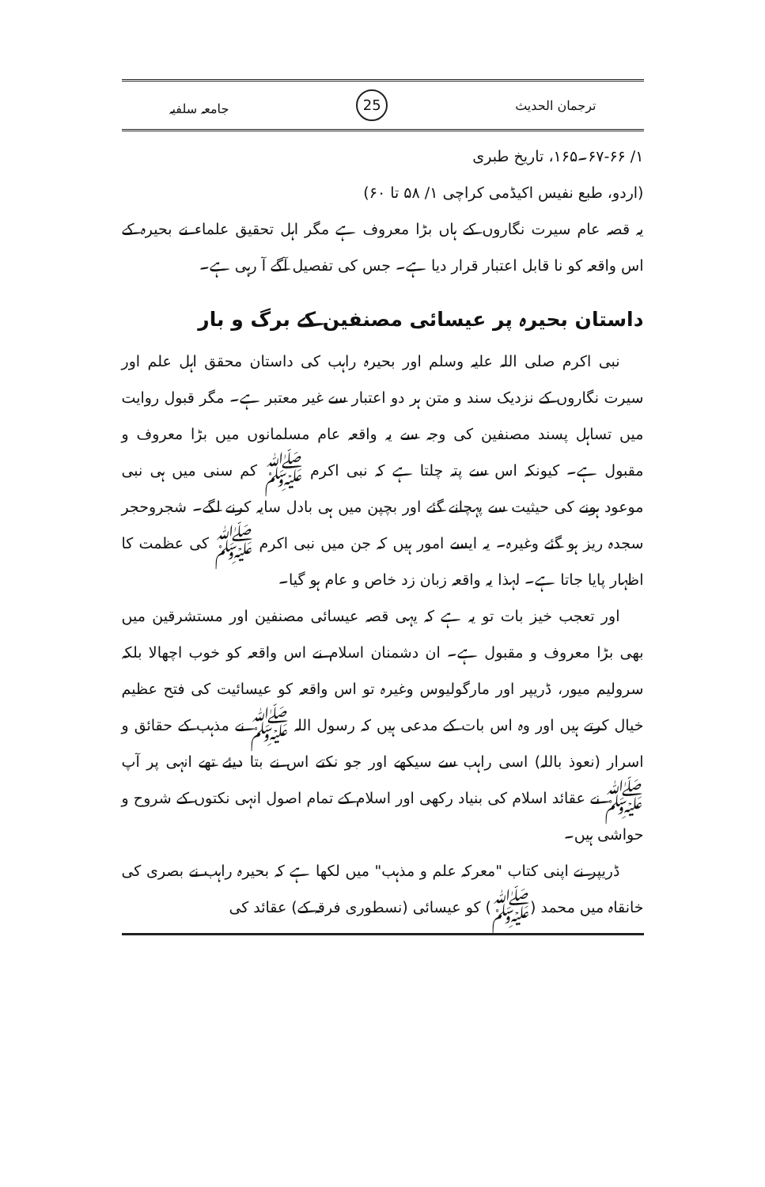ترجمان الحدیث 25 جامعہ سلفیہ
۱/ ۶۷-۶۶۔۱۶۵، تاریخ طبری
(اردو، طبع نفیس اکیڈمی کراچی ۱/ ۵۸ تا ۶۰)
یہ قصہ عام سیرت نگاروں کے ہاں بڑا معروف ہے مگر اہل تحقیق علماء نے بحیرہ کے اس واقعہ کو نا قابل اعتبار قرار دیا ہے۔ جس کی تفصیل آگے آ رہی ہے۔
داستان بحیرہ پر عیسائی مصنفین کے برگ و بار
نبی اکرم صلی اللہ علیہ وسلم اور بحیرہ راہب کی داستان محقق اہل علم اور سیرت نگاروں کے نزدیک سند و متن ہر دو اعتبار سے غیر معتبر ہے۔ مگر قبول روایت میں تساہل پسند مصنفین کی وجہ سے یہ واقعہ عام مسلمانوں میں بڑا معروف و مقبول ہے۔ کیونکہ اس سے پتہ چلتا ہے کہ نبی اکرم ﷺ کم سنی میں ہی نبی موعود ہونے کی حیثیت سے پہچانے گئے اور بچپن میں ہی بادل سایہ کرنے لگے۔ شجروحجر سجدہ ریز ہو گئے وغیرہ۔ یہ ایسے امور ہیں کہ جن میں نبی اکرم ﷺ کی عظمت کا اظہار پایا جاتا ہے۔ لہذا یہ واقعہ زبان زد خاص و عام ہو گیا۔
اور تعجب خیز بات تو یہ ہے کہ یہی قصہ عیسائی مصنفین اور مستشرقین میں بھی بڑا معروف و مقبول ہے۔ ان دشمنان اسلام نے اس واقعہ کو خوب اچھالا بلکہ سرولیم میور، ڈریپر اور مارگولیوس وغیرہ تو اس واقعہ کو عیسائیت کی فتح عظیم خیال کرتے ہیں اور وہ اس بات کے مدعی ہیں کہ رسول اللہ ﷺ نے مذہب کے حقائق و اسرار (نعوذ باللہ) اسی راہب سے سیکھے اور جو نکتے اس نے بتا دیئے تھے انہی پر آپ ﷺ نے عقائد اسلام کی بنیاد رکھی اور اسلام کے تمام اصول انہی نکتوں کے شروح و حواشی ہیں۔
ڈریپر نے اپنی کتاب "معرکہ علم و مذہب" میں لکھا ہے کہ بحیرہ راہب نے بصری کی خانقاہ میں محمد (ﷺ) کو عیسائی (نسطوری فرقہ کے) عقائد کی